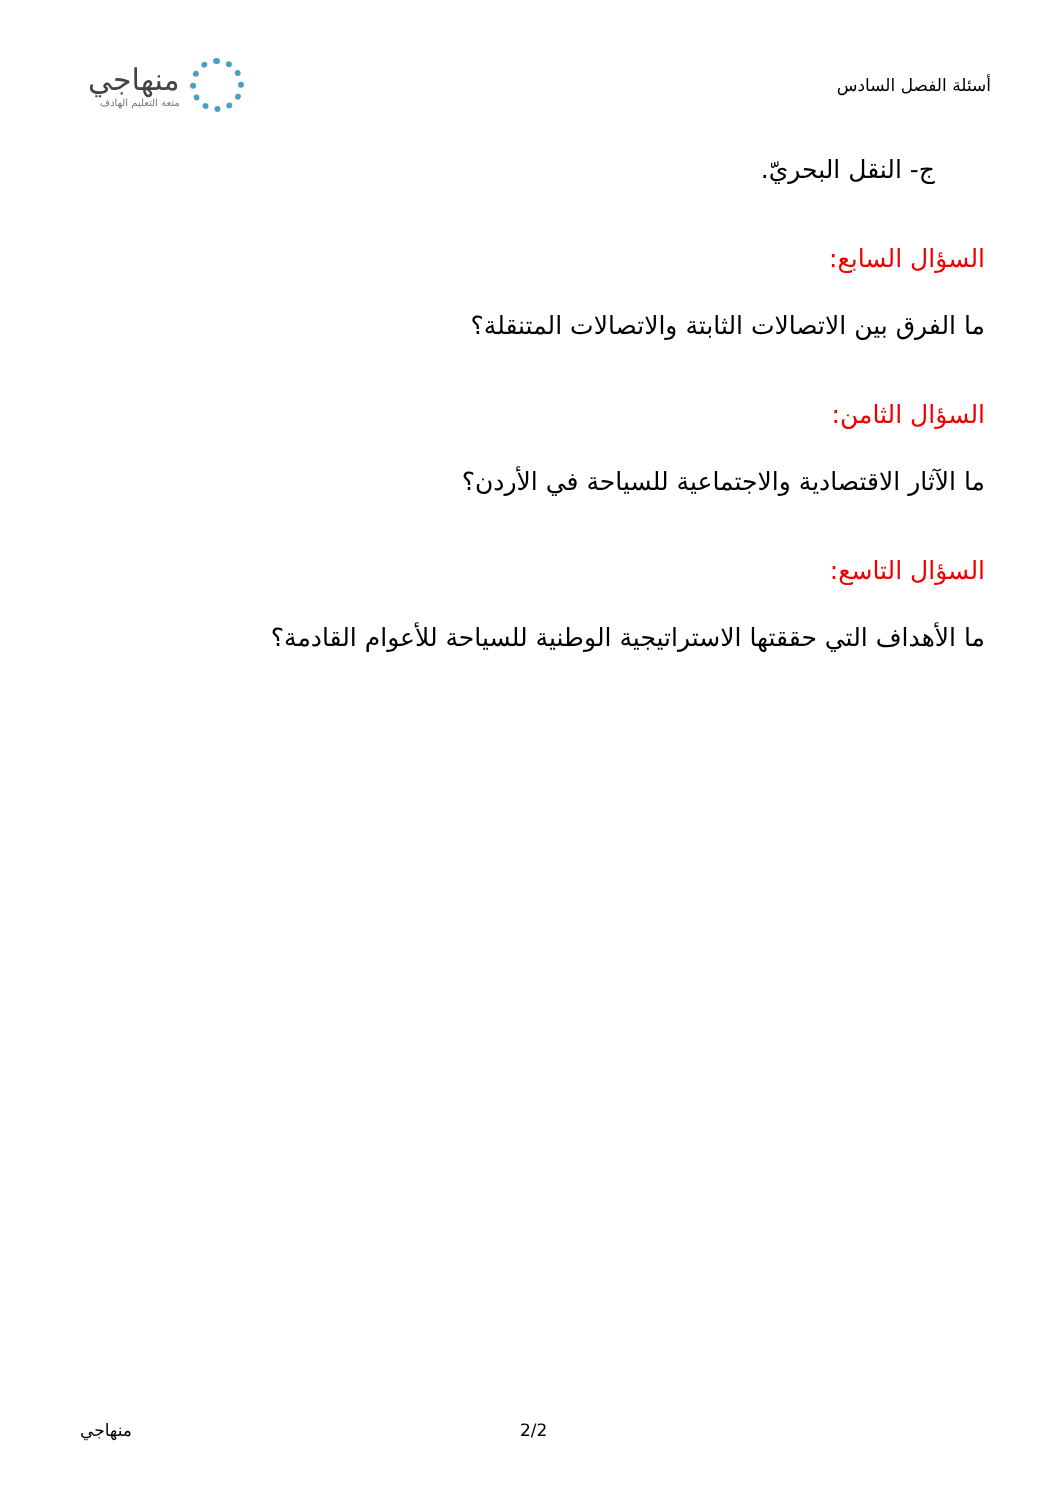منهاجي
متعة التعليم الهادف
أسئلة الفصل السادس
ج- النقل البحريّ.
السؤال السابع:
ما الفرق بين الاتصالات الثابتة والاتصالات المتنقلة؟
السؤال الثامن:
ما الآثار الاقتصادية والاجتماعية للسياحة في الأردن؟
السؤال التاسع:
ما الأهداف التي حققتها الاستراتيجية الوطنية للسياحة للأعوام القادمة؟
منهاجي 2/2